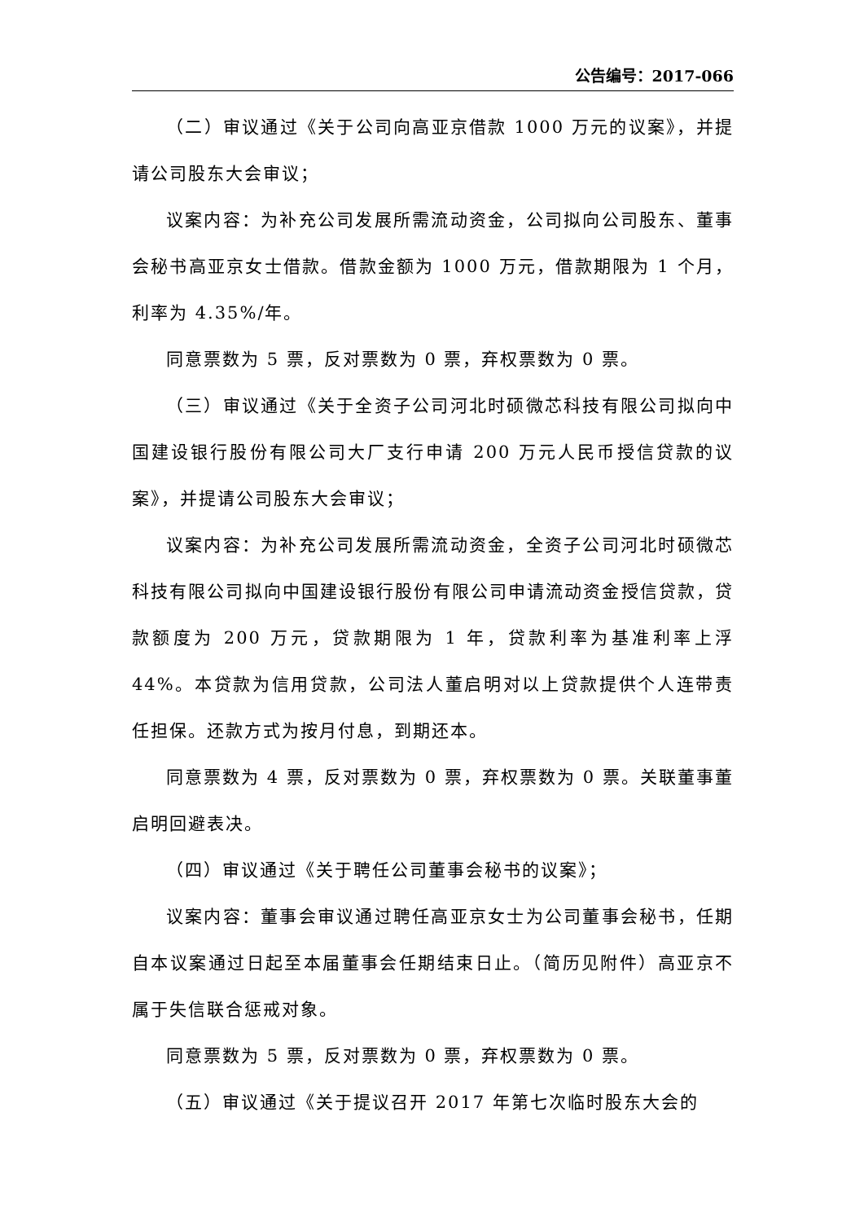公告编号：2017-066
（二）审议通过《关于公司向高亚京借款 1000 万元的议案》，并提请公司股东大会审议；
议案内容：为补充公司发展所需流动资金，公司拟向公司股东、董事会秘书高亚京女士借款。借款金额为 1000 万元，借款期限为 1 个月，利率为 4.35%/年。
同意票数为 5 票，反对票数为 0 票，弃权票数为 0 票。
（三）审议通过《关于全资子公司河北时硕微芯科技有限公司拟向中国建设银行股份有限公司大厂支行申请 200 万元人民币授信贷款的议案》，并提请公司股东大会审议；
议案内容：为补充公司发展所需流动资金，全资子公司河北时硕微芯科技有限公司拟向中国建设银行股份有限公司申请流动资金授信贷款，贷款额度为 200 万元，贷款期限为 1 年，贷款利率为基准利率上浮 44%。本贷款为信用贷款，公司法人董启明对以上贷款提供个人连带责任担保。还款方式为按月付息，到期还本。
同意票数为 4 票，反对票数为 0 票，弃权票数为 0 票。关联董事董启明回避表决。
（四）审议通过《关于聘任公司董事会秘书的议案》；
议案内容：董事会审议通过聘任高亚京女士为公司董事会秘书，任期自本议案通过日起至本届董事会任期结束日止。（简历见附件）高亚京不属于失信联合惩戒对象。
同意票数为 5 票，反对票数为 0 票，弃权票数为 0 票。
（五）审议通过《关于提议召开 2017 年第七次临时股东大会的